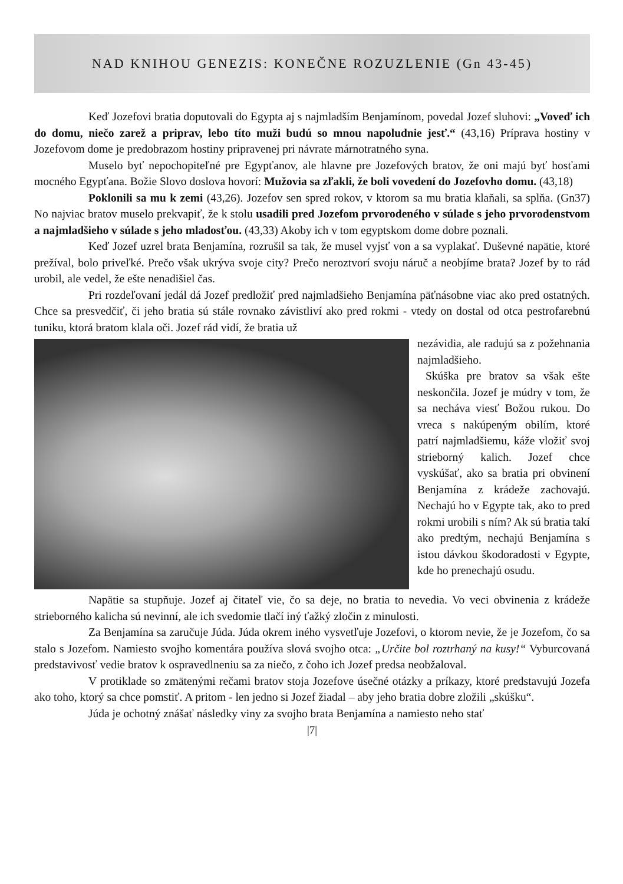NAD KNIHOU GENEZIS: KONEČNE ROZUZLENIE (Gn 43-45)
Keď Jozefovi bratia doputovali do Egypta aj s najmladším Benjamínom, povedal Jozef sluhovi: „Voveď ich do domu, niečo zarež a priprav, lebo títo muži budú so mnou napoludnie jesť.“ (43,16) Príprava hostiny v Jozefovom dome je predobrazom hostiny pripravenej pri návrate márnotratného syna.
Muselo byť nepochopiteľné pre Egypťanov, ale hlavne pre Jozefových bratov, že oni majú byť hosťami mocného Egypťana. Božie Slovo doslova hovorí: Mužovia sa zľakli, že boli vovedení do Jozefovho domu. (43,18)
Poklonili sa mu k zemi (43,26). Jozefov sen spred rokov, v ktorom sa mu bratia klaňali, sa splňa. (Gn37) No najviac bratov muselo prekvapiť, že k stolu usadili pred Jozefom prvorodeného v súlade s jeho prvorodenstvom a najmladšieho v súlade s jeho mladosťou. (43,33) Akoby ich v tom egyptskom dome dobre poznali.
Keď Jozef uzrel brata Benjamína, rozrušil sa tak, že musel vyjsť von a sa vyplakať. Duševné napätie, ktoré prežíval, bolo priveľké. Prečo však ukrýva svoje city? Prečo neroztvorí svoju náruč a neobjíme brata? Jozef by to rád urobil, ale vedel, že ešte nenadišiel čas.
Pri rozdeľovaní jedál dá Jozef predložiť pred najmladšieho Benjamína päťnásobne viac ako pred ostatných. Chce sa presvedčiť, či jeho bratia sú stále rovnako závistliví ako pred rokmi - vtedy on dostal od otca pestrofarebnú tuniku, ktorá bratom klala oči. Jozef rád vidí, že bratia už
nezávidia, ale radujú sa z požehnania najmladšieho.
Skúška pre bratov sa však ešte neskončila. Jozef je múdry v tom, že sa necháva viesť Božou rukou. Do vreca s nakúpeným obilím, ktoré patrí najmladšiemu, káže vložiť svoj strieborný kalich. Jozef chce vyskúšať, ako sa bratia pri obvinení Benjamína z krádeže zachovajú. Nechajú ho v Egypte tak, ako to pred rokmi urobili s ním? Ak sú bratia takí ako predtým, nechajú Benjamína s istou dávkou škodoradosti v Egypte, kde ho prenechajú osudu.
Napätie sa stupňuje. Jozef aj čitateľ vie, čo sa deje, no bratia to nevedia. Vo veci obvinenia z krádeže strieborného kalicha sú nevinní, ale ich svedomie tlačí iný ťažký zločin z minulosti.
Za Benjamína sa zaručuje Júda. Júda okrem iného vysvetľuje Jozefovi, o ktorom nevie, že je Jozefom, čo sa stalo s Jozefom. Namiesto svojho komentára používa slová svojho otca: „Určite bol roztrhaný na kusy!“ Vyburcovaná predstavivosť vedie bratov k ospravedlneniu sa za niečo, z čoho ich Jozef predsa neobžaloval.
V protiklade so zmätenými rečami bratov stoja Jozefove úsečné otázky a príkazy, ktoré predstavujú Jozefa ako toho, ktorý sa chce pomstiť. A pritom - len jedno si Jozef žiadal – aby jeho bratia dobre zložili „skúšku“.
Júda je ochotný znášať následky viny za svojho brata Benjamína a namiesto neho stať
|7|